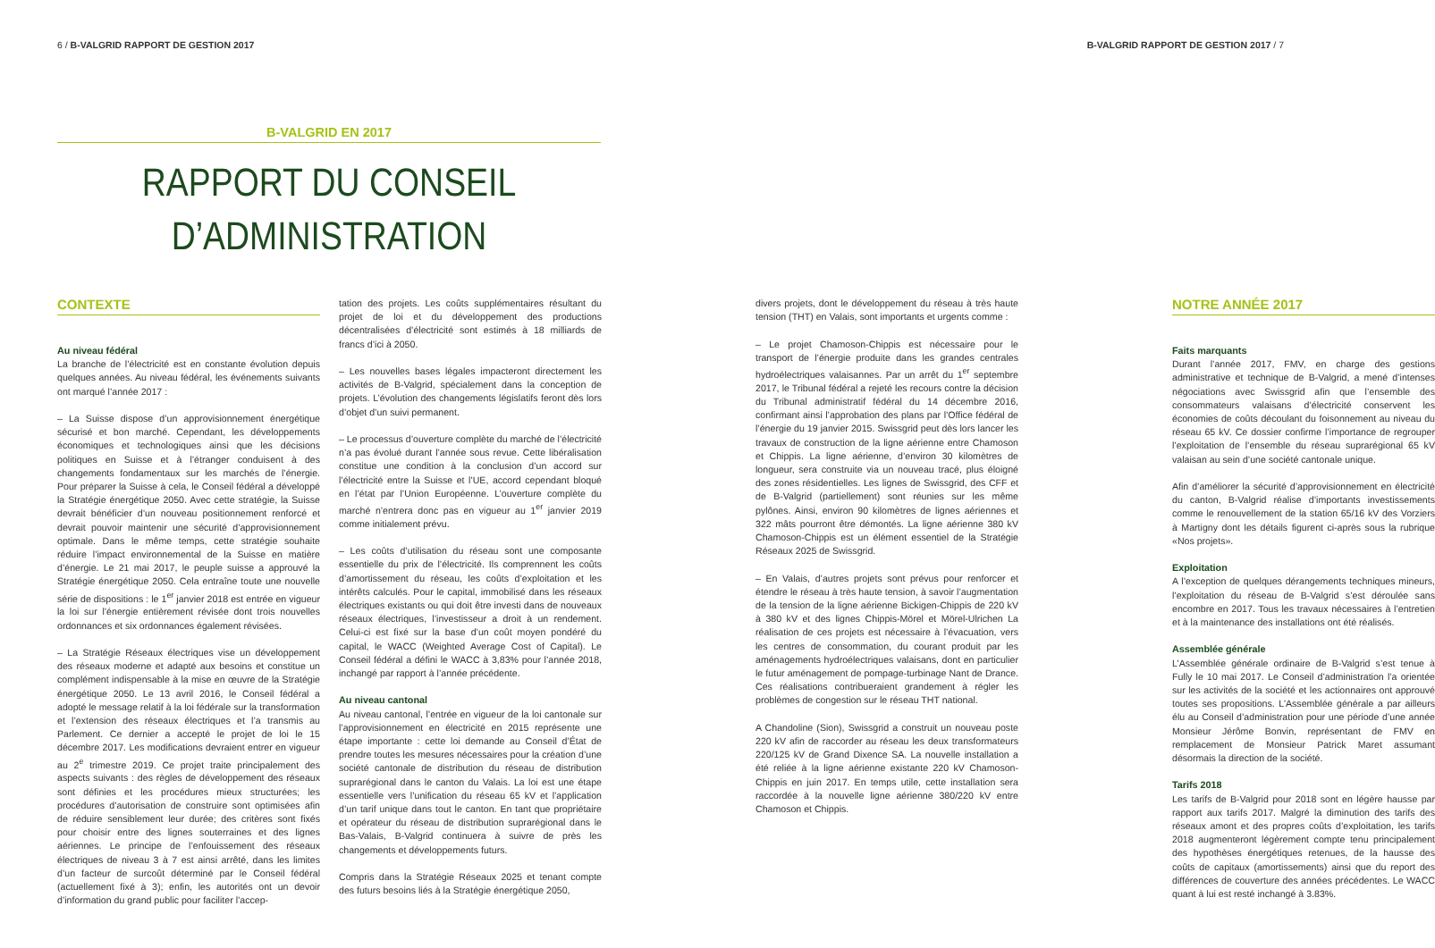6 / B-VALGRID RAPPORT DE GESTION 2017 B-VALGRID RAPPORT DE GESTION 2017 / 7
B-VALGRID EN 2017
RAPPORT DU CONSEIL
D’ADMINISTRATION
CONTEXTE
Au niveau fédéral
La branche de l’électricité est en constante évolution depuis quelques années. Au niveau fédéral, les événements suivants ont marqué l’année 2017 :
– La Suisse dispose d’un approvisionnement énergétique sécurisé et bon marché. Cependant, les développements économiques et technologiques ainsi que les décisions politiques en Suisse et à l’étranger conduisent à des changements fondamentaux sur les marchés de l’énergie. Pour préparer la Suisse à cela, le Conseil fédéral a développé la Stratégie énergétique 2050. Avec cette stratégie, la Suisse devrait bénéficier d’un nouveau positionnement renforcé et devrait pouvoir maintenir une sécurité d’approvisionnement optimale. Dans le même temps, cette stratégie souhaite réduire l’impact environnemental de la Suisse en matière d’énergie. Le 21 mai 2017, le peuple suisse a approuvé la Stratégie énergétique 2050. Cela entraîne toute une nouvelle série de dispositions : le 1<sup>er</sup> janvier 2018 est entrée en vigueur la loi sur l’énergie entièrement révisée dont trois nouvelles ordonnances et six ordonnances également révisées.
– La Stratégie Réseaux électriques vise un développement des réseaux moderne et adapté aux besoins et constitue un complément indispensable à la mise en œuvre de la Stratégie énergétique 2050. Le 13 avril 2016, le Conseil fédéral a adopté le message relatif à la loi fédérale sur la transformation et l’extension des réseaux électriques et l’a transmis au Parlement. Ce dernier a accepté le projet de loi le 15 décembre 2017. Les modifications devraient entrer en vigueur au 2<sup>e</sup> trimestre 2019. Ce projet traite principalement des aspects suivants : des règles de développement des réseaux sont définies et les procédures mieux structurées; les procédures d’autorisation de construire sont optimisées afin de réduire sensiblement leur durée; des critères sont fixés pour choisir entre des lignes souterraines et des lignes aériennes. Le principe de l’enfouissement des réseaux électriques de niveau 3 à 7 est ainsi arrêté, dans les limites d’un facteur de surcoût déterminé par le Conseil fédéral (actuellement fixé à 3); enfin, les autorités ont un devoir d’information du grand public pour faciliter l’accep-
tation des projets. Les coûts supplémentaires résultant du projet de loi et du développement des productions décentralisées d’électricité sont estimés à 18 milliards de francs d’ici à 2050.
– Les nouvelles bases légales impacteront directement les activités de B-Valgrid, spécialement dans la conception de projets. L’évolution des changements législatifs feront dès lors d’objet d’un suivi permanent.
– Le processus d’ouverture complète du marché de l’électricité n’a pas évolué durant l’année sous revue. Cette libéralisation constitue une condition à la conclusion d’un accord sur l’électricité entre la Suisse et l’UE, accord cependant bloqué en l’état par l’Union Européenne. L’ouverture complète du marché n’entrera donc pas en vigueur au 1<sup>er</sup> janvier 2019 comme initialement prévu.
– Les coûts d’utilisation du réseau sont une composante essentielle du prix de l’électricité. Ils comprennent les coûts d’amortissement du réseau, les coûts d’exploitation et les intérêts calculés. Pour le capital, immobilisé dans les réseaux électriques existants ou qui doit être investi dans de nouveaux réseaux électriques, l’investisseur a droit à un rendement. Celui-ci est fixé sur la base d’un coût moyen pondéré du capital, le WACC (Weighted Average Cost of Capital). Le Conseil fédéral a défini le WACC à 3,83% pour l’année 2018, inchangé par rapport à l’année précédente.
Au niveau cantonal
Au niveau cantonal, l’entrée en vigueur de la loi cantonale sur l’approvisionnement en électricité en 2015 représente une étape importante : cette loi demande au Conseil d’État de prendre toutes les mesures nécessaires pour la création d’une société cantonale de distribution du réseau de distribution suprarégional dans le canton du Valais. La loi est une étape essentielle vers l’unification du réseau 65 kV et l’application d’un tarif unique dans tout le canton. En tant que propriétaire et opérateur du réseau de distribution suprarégional dans le Bas-Valais, B-Valgrid continuera à suivre de près les changements et développements futurs.
Compris dans la Stratégie Réseaux 2025 et tenant compte des futurs besoins liés à la Stratégie énergétique 2050,
divers projets, dont le développement du réseau à très haute tension (THT) en Valais, sont importants et urgents comme :
– Le projet Chamoson-Chippis est nécessaire pour le transport de l’énergie produite dans les grandes centrales hydroélectriques valaisannes. Par un arrêt du 1<sup>er</sup> septembre 2017, le Tribunal fédéral a rejeté les recours contre la décision du Tribunal administratif fédéral du 14 décembre 2016, confirmant ainsi l’approbation des plans par l’Office fédéral de l’énergie du 19 janvier 2015. Swissgrid peut dès lors lancer les travaux de construction de la ligne aérienne entre Chamoson et Chippis. La ligne aérienne, d’environ 30 kilomètres de longueur, sera construite via un nouveau tracé, plus éloigné des zones résidentielles. Les lignes de Swissgrid, des CFF et de B-Valgrid (partiellement) sont réunies sur les même pylônes. Ainsi, environ 90 kilomètres de lignes aériennes et 322 mâts pourront être démontés. La ligne aérienne 380 kV Chamoson-Chippis est un élément essentiel de la Stratégie Réseaux 2025 de Swissgrid.
– En Valais, d’autres projets sont prévus pour renforcer et étendre le réseau à très haute tension, à savoir l’augmentation de la tension de la ligne aérienne Bickigen-Chippis de 220 kV à 380 kV et des lignes Chippis-Mörel et Mörel-Ulrichen La réalisation de ces projets est nécessaire à l’évacuation, vers les centres de consommation, du courant produit par les aménagements hydroélectriques valaisans, dont en particulier le futur aménagement de pompage-turbinage Nant de Drance. Ces réalisations contribueraient grandement à régler les problèmes de congestion sur le réseau THT national.
A Chandoline (Sion), Swissgrid a construit un nouveau poste 220 kV afin de raccorder au réseau les deux transformateurs 220/125 kV de Grand Dixence SA. La nouvelle installation a été reliée à la ligne aérienne existante 220 kV Chamoson-Chippis en juin 2017. En temps utile, cette installation sera raccordée à la nouvelle ligne aérienne 380/220 kV entre Chamoson et Chippis.
NOTRE ANNÉE 2017
Faits marquants
Durant l’année 2017, FMV, en charge des gestions administrative et technique de B-Valgrid, a mené d’intenses négociations avec Swissgrid afin que l’ensemble des consommateurs valaisans d’électricité conservent les économies de coûts découlant du foisonnement au niveau du réseau 65 kV. Ce dossier confirme l’importance de regrouper l’exploitation de l’ensemble du réseau suprarégional 65 kV valaisan au sein d’une société cantonale unique.
Afin d’améliorer la sécurité d’approvisionnement en électricité du canton, B-Valgrid réalise d’importants investissements comme le renouvellement de la station 65/16 kV des Vorziers à Martigny dont les détails figurent ci-après sous la rubrique «Nos projets».
Exploitation
A l’exception de quelques dérangements techniques mineurs, l’exploitation du réseau de B-Valgrid s’est déroulée sans encombre en 2017. Tous les travaux nécessaires à l’entretien et à la maintenance des installations ont été réalisés.
Assemblée générale
L’Assemblée générale ordinaire de B-Valgrid s’est tenue à Fully le 10 mai 2017. Le Conseil d’administration l’a orientée sur les activités de la société et les actionnaires ont approuvé toutes ses propositions. L’Assemblée générale a par ailleurs élu au Conseil d’administration pour une période d’une année Monsieur Jérôme Bonvin, représentant de FMV en remplacement de Monsieur Patrick Maret assumant désormais la direction de la société.
Tarifs 2018
Les tarifs de B-Valgrid pour 2018 sont en légère hausse par rapport aux tarifs 2017. Malgré la diminution des tarifs des réseaux amont et des propres coûts d’exploitation, les tarifs 2018 augmenteront légèrement compte tenu principalement des hypothèses énergétiques retenues, de la hausse des coûts de capitaux (amortissements) ainsi que du report des différences de couverture des années précédentes. Le WACC quant à lui est resté inchangé à 3.83%.